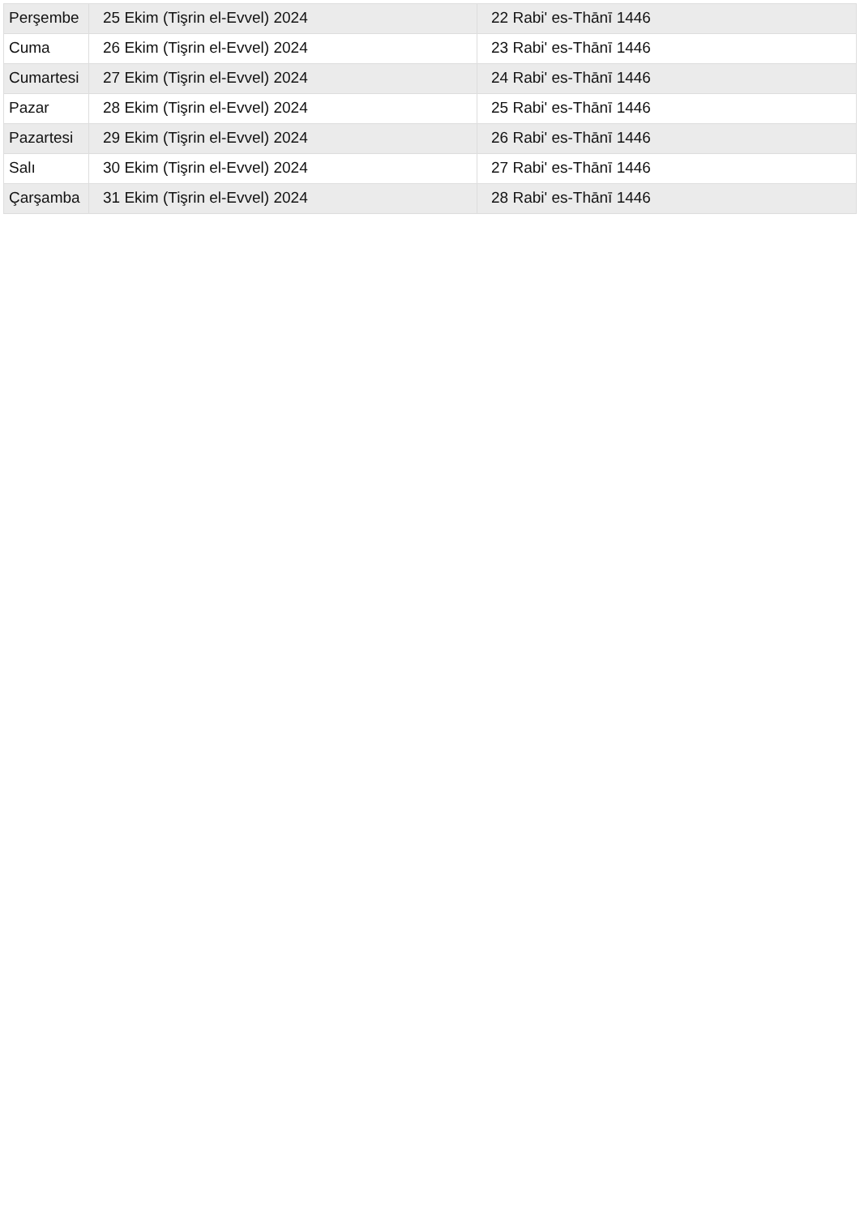| Perşembe | 25 Ekim (Tişrin el-Evvel) 2024 | 22 Rabi' es-Thānī 1446 |
| Cuma | 26 Ekim (Tişrin el-Evvel) 2024 | 23 Rabi' es-Thānī 1446 |
| Cumartesi | 27 Ekim (Tişrin el-Evvel) 2024 | 24 Rabi' es-Thānī 1446 |
| Pazar | 28 Ekim (Tişrin el-Evvel) 2024 | 25 Rabi' es-Thānī 1446 |
| Pazartesi | 29 Ekim (Tişrin el-Evvel) 2024 | 26 Rabi' es-Thānī 1446 |
| Salı | 30 Ekim (Tişrin el-Evvel) 2024 | 27 Rabi' es-Thānī 1446 |
| Çarşamba | 31 Ekim (Tişrin el-Evvel) 2024 | 28 Rabi' es-Thānī 1446 |